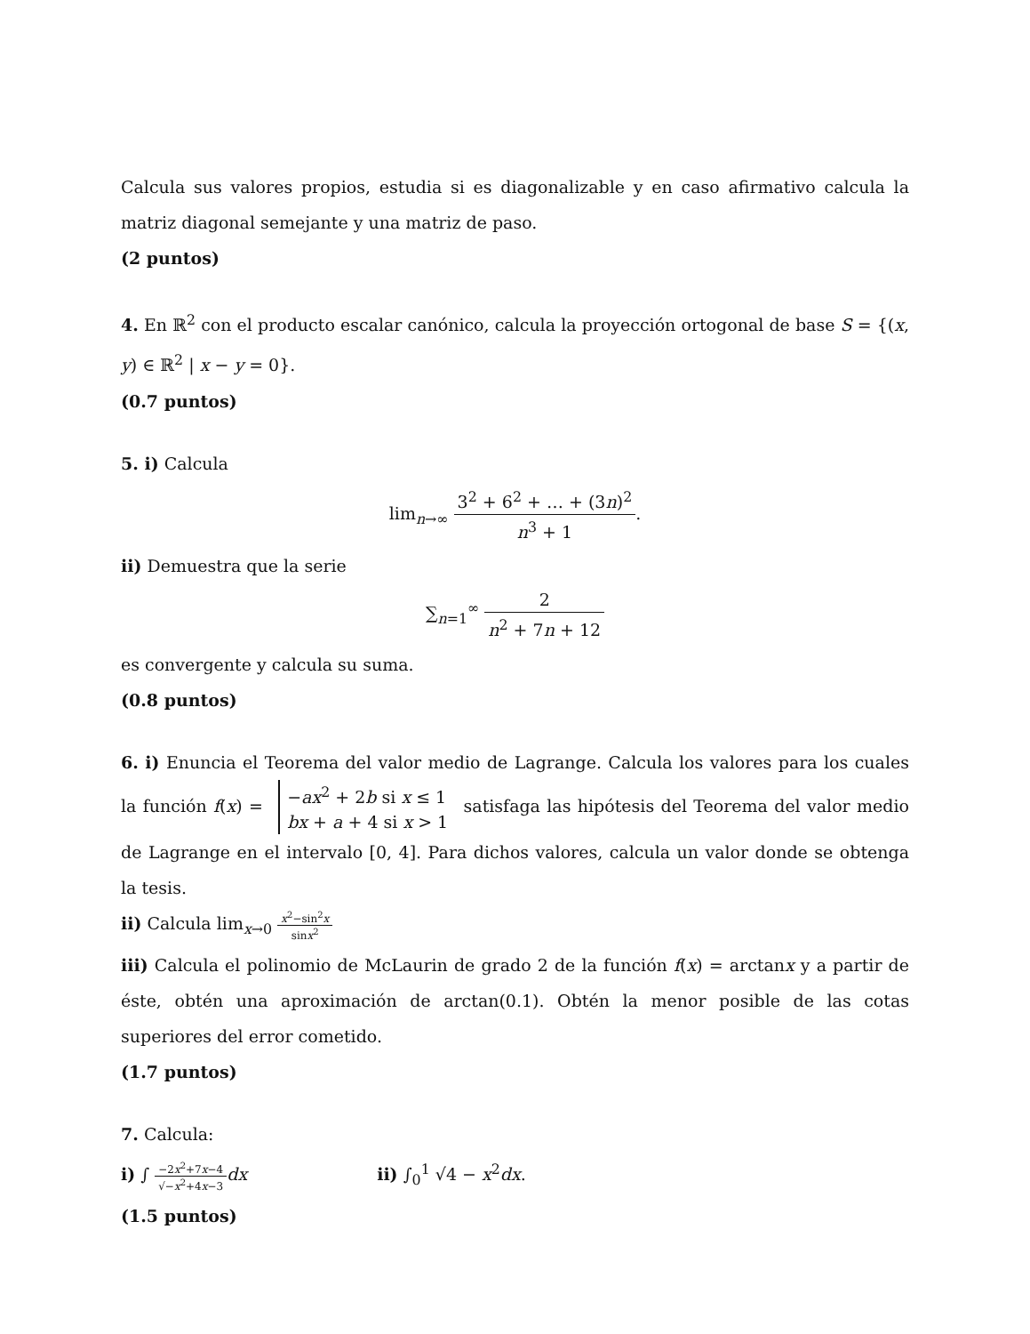Calcula sus valores propios, estudia si es diagonalizable y en caso afirmativo calcula la matriz diagonal semejante y una matriz de paso.
(2 puntos)
4. En ℝ<sup>2</sup> con el producto escalar canónico, calcula la proyección ortogonal de base S = {(x, y) ∈ ℝ<sup>2</sup> | x − y = 0}.
(0.7 puntos)
5. i) Calcula
lim<sub>n→∞</sub> 3<sup>2</sup> + 6<sup>2</sup> + … + (3n)<sup>2</sup> n<sup>3</sup> + 1.
ii) Demuestra que la serie
∑<sub>n=1</sub><sup>∞</sup> 2 n<sup>2</sup> + 7n + 12
es convergente y calcula su suma.
(0.8 puntos)
6. i) Enuncia el Teorema del valor medio de Lagrange. Calcula los valores para los cuales la función f(x) = −ax<sup>2</sup> + 2b si x ≤ 1
bx + a + 4 si x > 1 satisfaga las hipótesis del Teorema del valor medio de Lagrange en el intervalo [0, 4]. Para dichos valores, calcula un valor donde se obtenga la tesis.
ii) Calcula lim<sub>x→0</sub> x<sup>2</sup>−sin<sup>2</sup>x sinx<sup>2</sup>
iii) Calcula el polinomio de McLaurin de grado 2 de la función f(x) = arctanx y a partir de éste, obtén una aproximación de arctan(0.1). Obtén la menor posible de las cotas superiores del error cometido.
(1.7 puntos)
7. Calcula:
i) ∫ −2x<sup>2</sup>+7x−4 √−x<sup>2</sup>+4x−3 dx ii) ∫<sub>0</sub><sup>1</sup> √4 − x<sup>2</sup>dx.
(1.5 puntos)